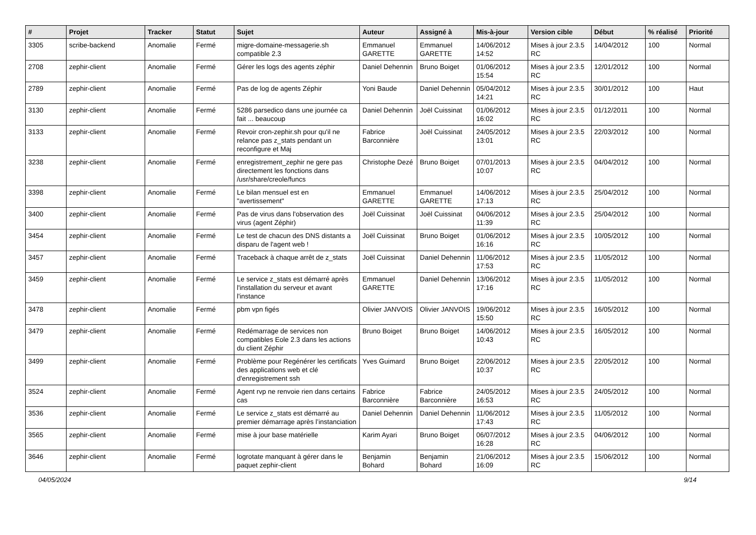| # | Projet | Tracker | Statut | Sujet | Auteur | Assigné à | Mis-à-jour | Version cible | Début | % réalisé | Priorité |
| --- | --- | --- | --- | --- | --- | --- | --- | --- | --- | --- | --- |
| 3305 | scribe-backend | Anomalie | Fermé | migre-domaine-messagerie.sh compatible 2.3 | Emmanuel GARETTE | Emmanuel GARETTE | 14/06/2012 14:52 | Mises à jour 2.3.5 RC | 14/04/2012 | 100 | Normal |
| 2708 | zephir-client | Anomalie | Fermé | Gérer les logs des agents zéphir | Daniel Dehennin | Bruno Boiget | 01/06/2012 15:54 | Mises à jour 2.3.5 RC | 12/01/2012 | 100 | Normal |
| 2789 | zephir-client | Anomalie | Fermé | Pas de log de agents Zéphir | Yoni Baude | Daniel Dehennin | 05/04/2012 14:21 | Mises à jour 2.3.5 RC | 30/01/2012 | 100 | Haut |
| 3130 | zephir-client | Anomalie | Fermé | 5286 parsedico dans une journée ca fait ... beaucoup | Daniel Dehennin | Joël Cuissinat | 01/06/2012 16:02 | Mises à jour 2.3.5 RC | 01/12/2011 | 100 | Normal |
| 3133 | zephir-client | Anomalie | Fermé | Revoir cron-zephir.sh pour qu'il ne relance pas z_stats pendant un reconfigure et Maj | Fabrice Barconnière | Joël Cuissinat | 24/05/2012 13:01 | Mises à jour 2.3.5 RC | 22/03/2012 | 100 | Normal |
| 3238 | zephir-client | Anomalie | Fermé | enregistrement_zephir ne gere pas directement les fonctions dans /usr/share/creole/funcs | Christophe Dezé | Bruno Boiget | 07/01/2013 10:07 | Mises à jour 2.3.5 RC | 04/04/2012 | 100 | Normal |
| 3398 | zephir-client | Anomalie | Fermé | Le bilan mensuel est en "avertissement" | Emmanuel GARETTE | Emmanuel GARETTE | 14/06/2012 17:13 | Mises à jour 2.3.5 RC | 25/04/2012 | 100 | Normal |
| 3400 | zephir-client | Anomalie | Fermé | Pas de virus dans l'observation des virus (agent Zéphir) | Joël Cuissinat | Joël Cuissinat | 04/06/2012 11:39 | Mises à jour 2.3.5 RC | 25/04/2012 | 100 | Normal |
| 3454 | zephir-client | Anomalie | Fermé | Le test de chacun des DNS distants a disparu de l'agent web ! | Joël Cuissinat | Bruno Boiget | 01/06/2012 16:16 | Mises à jour 2.3.5 RC | 10/05/2012 | 100 | Normal |
| 3457 | zephir-client | Anomalie | Fermé | Traceback à chaque arrêt de z_stats | Joël Cuissinat | Daniel Dehennin | 11/06/2012 17:53 | Mises à jour 2.3.5 RC | 11/05/2012 | 100 | Normal |
| 3459 | zephir-client | Anomalie | Fermé | Le service z_stats est démarré après l'installation du serveur et avant l'instance | Emmanuel GARETTE | Daniel Dehennin | 13/06/2012 17:16 | Mises à jour 2.3.5 RC | 11/05/2012 | 100 | Normal |
| 3478 | zephir-client | Anomalie | Fermé | pbm vpn figés | Olivier JANVOIS | Olivier JANVOIS | 19/06/2012 15:50 | Mises à jour 2.3.5 RC | 16/05/2012 | 100 | Normal |
| 3479 | zephir-client | Anomalie | Fermé | Redémarrage de services non compatibles Eole 2.3 dans les actions du client Zéphir | Bruno Boiget | Bruno Boiget | 14/06/2012 10:43 | Mises à jour 2.3.5 RC | 16/05/2012 | 100 | Normal |
| 3499 | zephir-client | Anomalie | Fermé | Problème pour Regénérer les certificats des applications web et clé d'enregistrement ssh | Yves Guimard | Bruno Boiget | 22/06/2012 10:37 | Mises à jour 2.3.5 RC | 22/05/2012 | 100 | Normal |
| 3524 | zephir-client | Anomalie | Fermé | Agent rvp ne renvoie rien dans certains cas | Fabrice Barconnière | Fabrice Barconnière | 24/05/2012 16:53 | Mises à jour 2.3.5 RC | 24/05/2012 | 100 | Normal |
| 3536 | zephir-client | Anomalie | Fermé | Le service z_stats est démarré au premier démarrage après l’instanciation | Daniel Dehennin | Daniel Dehennin | 11/06/2012 17:43 | Mises à jour 2.3.5 RC | 11/05/2012 | 100 | Normal |
| 3565 | zephir-client | Anomalie | Fermé | mise à jour base matérielle | Karim Ayari | Bruno Boiget | 06/07/2012 16:28 | Mises à jour 2.3.5 RC | 04/06/2012 | 100 | Normal |
| 3646 | zephir-client | Anomalie | Fermé | logrotate manquant à gérer dans le paquet zephir-client | Benjamin Bohard | Benjamin Bohard | 21/06/2012 16:09 | Mises à jour 2.3.5 RC | 15/06/2012 | 100 | Normal |
04/05/2024 9/14